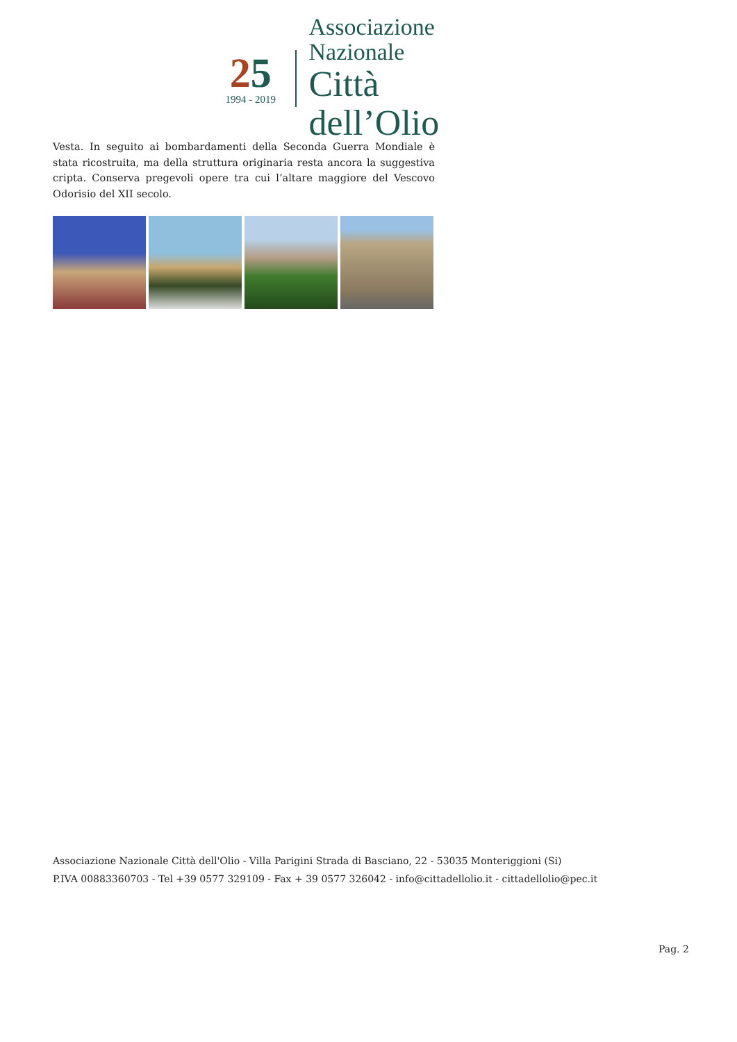25
1994 - 2019
Associazione Nazionale
Città dell’Olio
Vesta. In seguito ai bombardamenti della Seconda Guerra Mondiale è stata ricostruita, ma della struttura originaria resta ancora la suggestiva cripta. Conserva pregevoli opere tra cui l’altare maggiore del Vescovo Odorisio del XII secolo.
Associazione Nazionale Città dell'Olio - Villa Parigini Strada di Basciano, 22 - 53035 Monteriggioni (Si)
P.IVA 00883360703 - Tel +39 0577 329109 - Fax + 39 0577 326042 - info@cittadellolio.it - cittadellolio@pec.it
Pag. 2